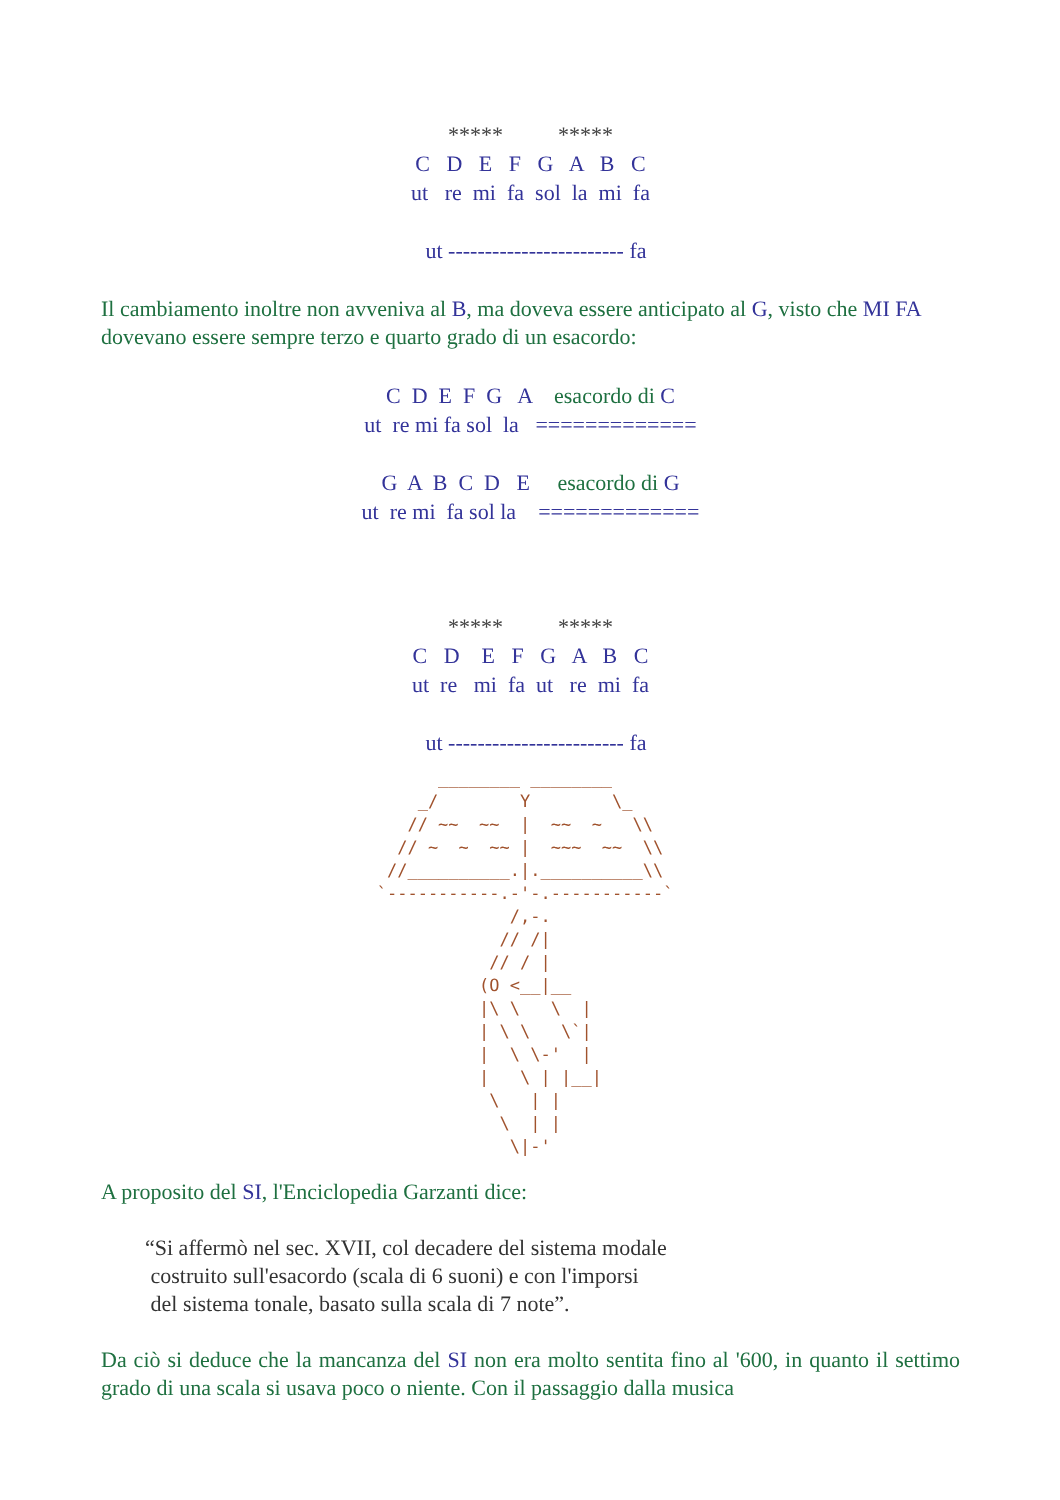***** ***** C D E F G A B C ut re mi fa sol la mi fa ut ------------------------ fa
Il cambiamento inoltre non avveniva al B, ma doveva essere anticipato al G, visto che MI FA dovevano essere sempre terzo e quarto grado di un esacordo:
C D E F G A esacordo di C ut re mi fa sol la ============= G A B C D E esacordo di G ut re mi fa sol la =============
***** ***** C D E F G A B C ut re mi fa ut re mi fa ut ------------------------ fa
         ________ ________
       _/        Y        \_
      // ~~  ~~  |  ~~  ~   \\
     // ~  ~  ~~ |  ~~~  ~~  \\
    //__________.|.__________\\
   `-----------.-'-.-----------`
                /,-.
               // /|
              // / |
             (O <__|__
             |\ \   \  |
             | \ \   \`|
             |  \ \-'  |
             |   \ | |__|
              \   | |
               \  | |
                \|-'
A proposito del SI, l'Enciclopedia Garzanti dice:
“Si affermò nel sec. XVII, col decadere del sistema modale
costruito sull'esacordo (scala di 6 suoni) e con l'imporsi
del sistema tonale, basato sulla scala di 7 note”.
Da ciò si deduce che la mancanza del SI non era molto sentita fino al '600, in quanto il settimo grado di una scala si usava poco o niente. Con il passaggio dalla musica